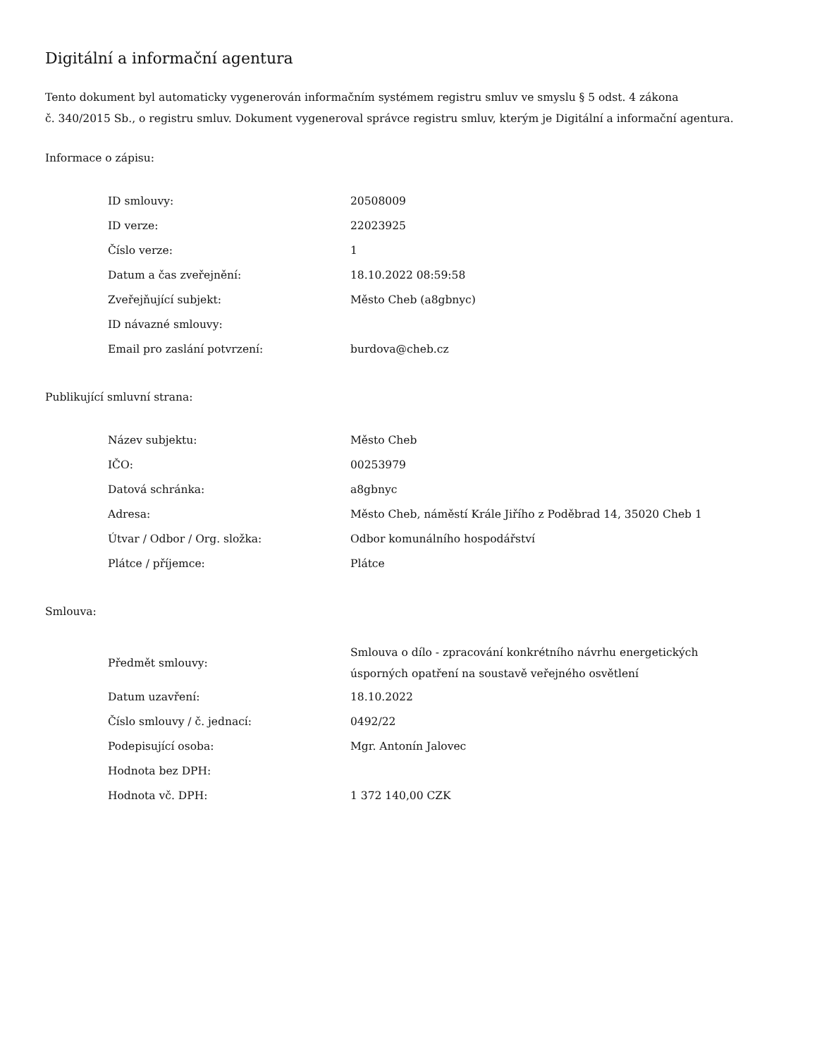Digitální a informační agentura
Tento dokument byl automaticky vygenerován informačním systémem registru smluv ve smyslu § 5 odst. 4 zákona
č. 340/2015 Sb., o registru smluv. Dokument vygeneroval správce registru smluv, kterým je Digitální a informační agentura.
Informace o zápisu:
| ID smlouvy: | 20508009 |
| ID verze: | 22023925 |
| Číslo verze: | 1 |
| Datum a čas zveřejnění: | 18.10.2022 08:59:58 |
| Zveřejňující subjekt: | Město Cheb (a8gbnyc) |
| ID návazné smlouvy: | |
| Email pro zaslání potvrzení: | burdova@cheb.cz |
Publikující smluvní strana:
| Název subjektu: | Město Cheb |
| IČO: | 00253979 |
| Datová schránka: | a8gbnyc |
| Adresa: | Město Cheb, náměstí Krále Jiřího z Poděbrad 14, 35020 Cheb 1 |
| Útvar / Odbor / Org. složka: | Odbor komunálního hospodářství |
| Plátce / příjemce: | Plátce |
Smlouva:
| Předmět smlouvy: | Smlouva o dílo - zpracování konkrétního návrhu energetických úsporných opatření na soustavě veřejného osvětlení |
| Datum uzavření: | 18.10.2022 |
| Číslo smlouvy / č. jednací: | 0492/22 |
| Podepisující osoba: | Mgr. Antonín Jalovec |
| Hodnota bez DPH: | |
| Hodnota vč. DPH: | 1 372 140,00 CZK |